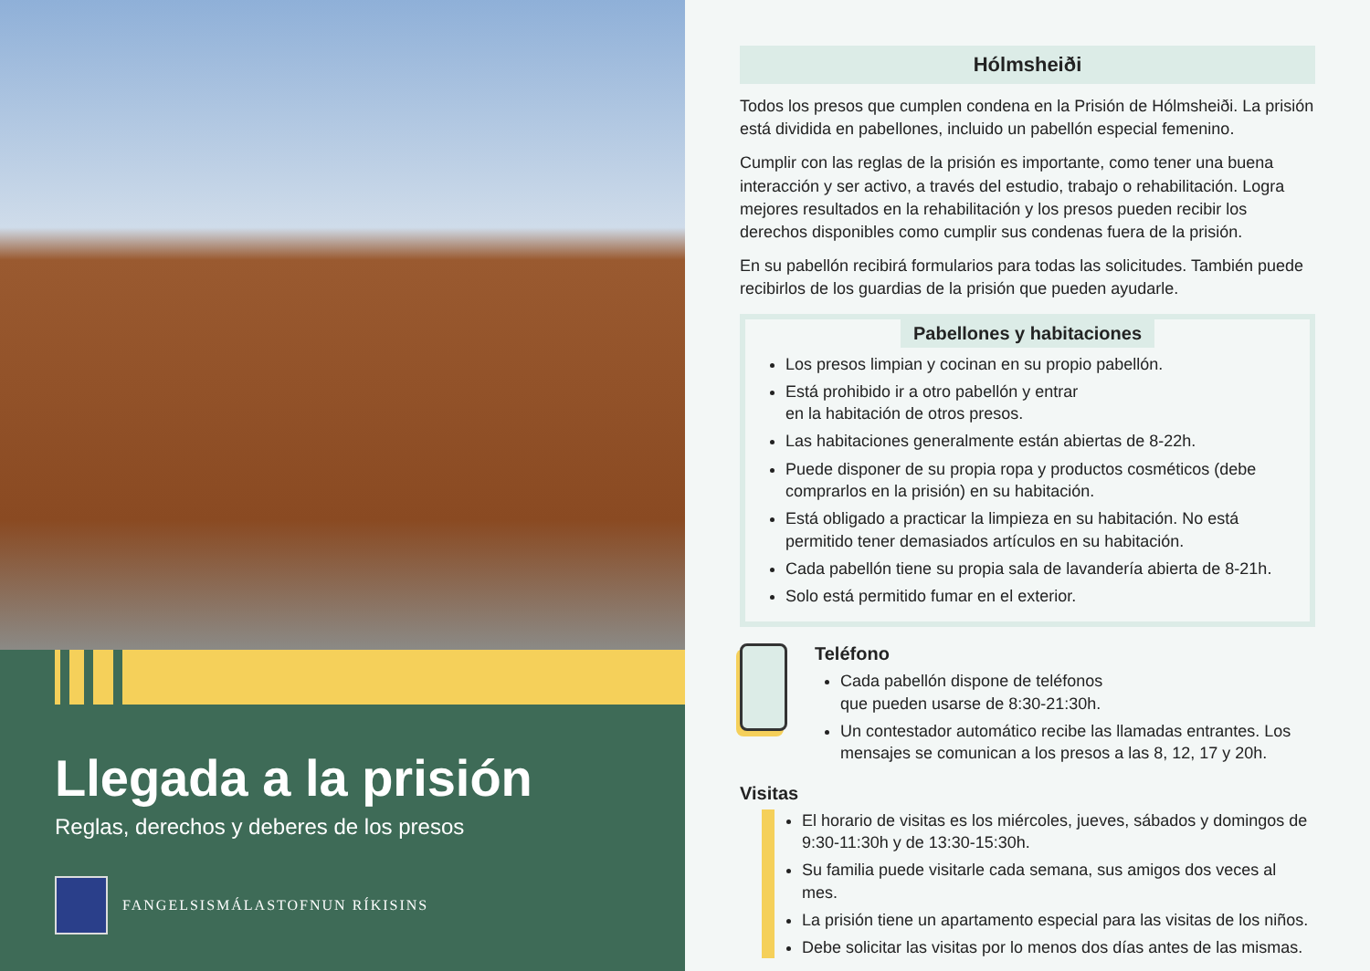Llegada a la prisión
Reglas, derechos y deberes de los presos
FANGELSISMÁLASTOFNUN RÍKISINS
Hólmsheiði
Todos los presos que cumplen condena en la Prisión de Hólmsheiði. La prisión está dividida en pabellones, incluido un pabellón especial femenino.
Cumplir con las reglas de la prisión es importante, como tener una buena interacción y ser activo, a través del estudio, trabajo o rehabilitación. Logra mejores resultados en la rehabilitación y los presos pueden recibir los derechos disponibles como cumplir sus condenas fuera de la prisión.
En su pabellón recibirá formularios para todas las solicitudes. También puede recibirlos de los guardias de la prisión que pueden ayudarle.
Pabellones y habitaciones
Los presos limpian y cocinan en su propio pabellón.
Está prohibido ir a otro pabellón y entrar
en la habitación de otros presos.
Las habitaciones generalmente están abiertas de 8-22h.
Puede disponer de su propia ropa y productos cosméticos (debe comprarlos en la prisión) en su habitación.
Está obligado a practicar la limpieza en su habitación. No está permitido tener demasiados artículos en su habitación.
Cada pabellón tiene su propia sala de lavandería abierta de 8-21h.
Solo está permitido fumar en el exterior.
Teléfono
Cada pabellón dispone de teléfonos
que pueden usarse de 8:30-21:30h.
Un contestador automático recibe las llamadas entrantes. Los mensajes se comunican a los presos a las 8, 12, 17 y 20h.
Visitas
El horario de visitas es los miércoles, jueves, sábados y domingos de 9:30-11:30h y de 13:30-15:30h.
Su familia puede visitarle cada semana, sus amigos dos veces al mes.
La prisión tiene un apartamento especial para las visitas de los niños.
Debe solicitar las visitas por lo menos dos días antes de las mismas.